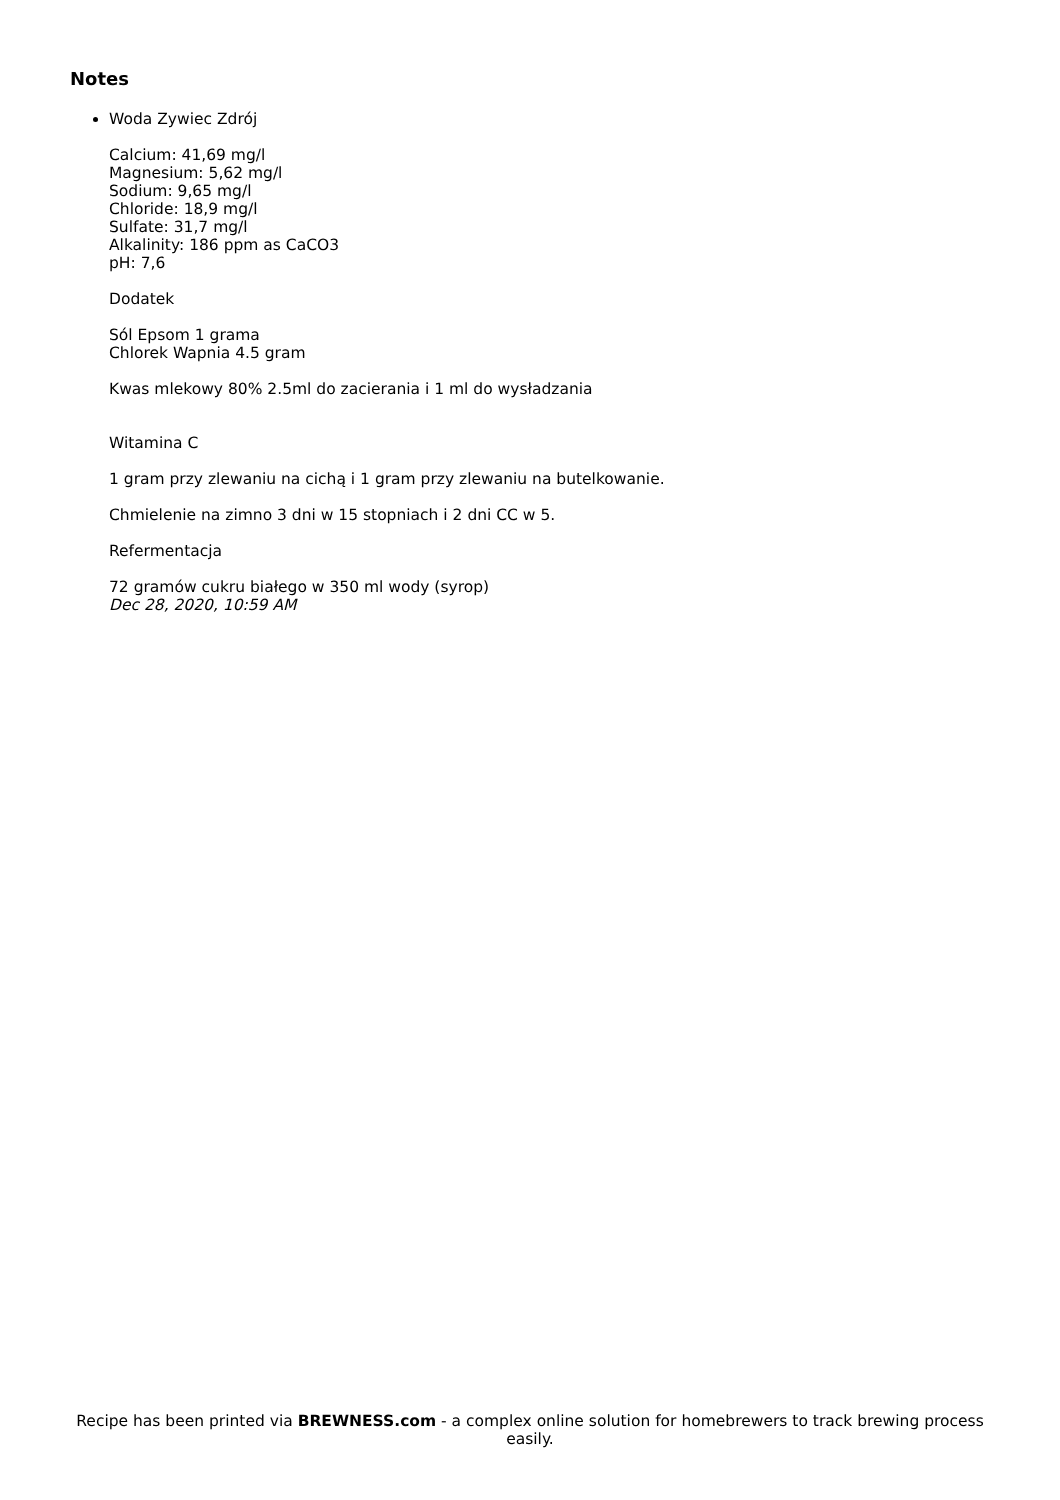Notes
Woda Zywiec Zdrój
Calcium: 41,69 mg/l
Magnesium: 5,62 mg/l
Sodium: 9,65 mg/l
Chloride: 18,9 mg/l
Sulfate: 31,7 mg/l
Alkalinity: 186 ppm as CaCO3
pH: 7,6
Dodatek
Sól Epsom 1 grama
Chlorek Wapnia 4.5 gram
Kwas mlekowy 80% 2.5ml do zacierania i 1 ml do wysładzania
Witamina C
1 gram przy zlewaniu na cichą i 1 gram przy zlewaniu na butelkowanie.
Chmielenie na zimno 3 dni w 15 stopniach i 2 dni CC w 5.
Refermentacja
72 gramów cukru białego w 350 ml wody (syrop)
Dec 28, 2020, 10:59 AM
Recipe has been printed via BREWNESS.com - a complex online solution for homebrewers to track brewing process easily.